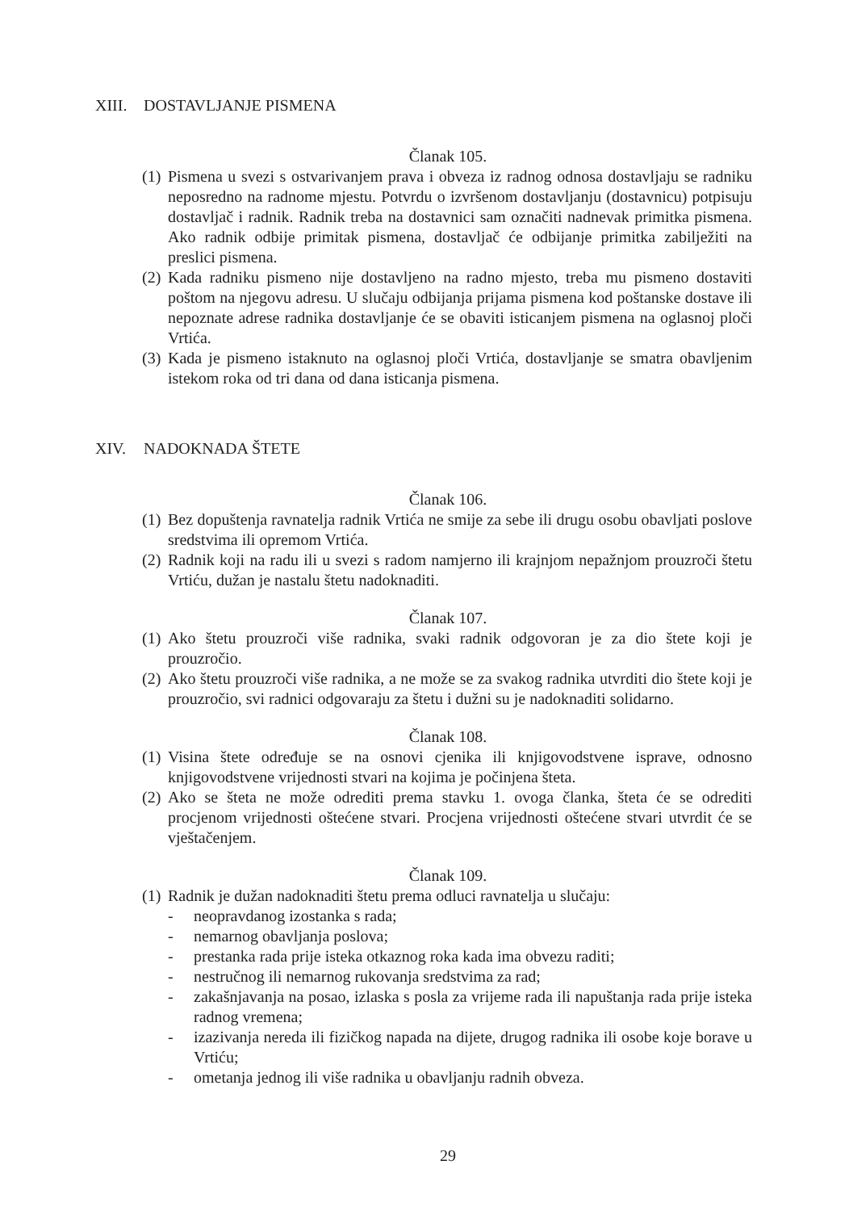XIII. DOSTAVLJANJE PISMENA
Članak 105.
(1)
Pismena u svezi s ostvarivanjem prava i obveza iz radnog odnosa dostavljaju se radniku neposredno na radnome mjestu. Potvrdu o izvršenom dostavljanju (dostavnicu) potpisuju dostavljač i radnik. Radnik treba na dostavnici sam označiti nadnevak primitka pismena. Ako radnik odbije primitak pismena, dostavljač će odbijanje primitka zabilježiti na preslici pismena.
(2)
Kada radniku pismeno nije dostavljeno na radno mjesto, treba mu pismeno dostaviti poštom na njegovu adresu. U slučaju odbijanja prijama pismena kod poštanske dostave ili nepoznate adrese radnika dostavljanje će se obaviti isticanjem pismena na oglasnoj ploči Vrtića.
(3)
Kada je pismeno istaknuto na oglasnoj ploči Vrtića, dostavljanje se smatra obavljenim istekom roka od tri dana od dana isticanja pismena.
XIV. NADOKNADA ŠTETE
Članak 106.
(1)
Bez dopuštenja ravnatelja radnik Vrtića ne smije za sebe ili drugu osobu obavljati poslove sredstvima ili opremom Vrtića.
(2)
Radnik koji na radu ili u svezi s radom namjerno ili krajnjom nepažnjom prouzroči štetu Vrtiću, dužan je nastalu štetu nadoknaditi.
Članak 107.
(1)
Ako štetu prouzroči više radnika, svaki radnik odgovoran je za dio štete koji je prouzročio.
(2)
Ako štetu prouzroči više radnika, a ne može se za svakog radnika utvrditi dio štete koji je prouzročio, svi radnici odgovaraju za štetu i dužni su je nadoknaditi solidarno.
Članak 108.
(1)
Visina štete određuje se na osnovi cjenika ili knjigovodstvene isprave, odnosno knjigovodstvene vrijednosti stvari na kojima je počinjena šteta.
(2)
Ako se šteta ne može odrediti prema stavku 1. ovoga članka, šteta će se odrediti procjenom vrijednosti oštećene stvari. Procjena vrijednosti oštećene stvari utvrdit će se vještačenjem.
Članak 109.
(1)
Radnik je dužan nadoknaditi štetu prema odluci ravnatelja u slučaju:
- neopravdanog izostanka s rada;
- nemarnog obavljanja poslova;
- prestanka rada prije isteka otkaznog roka kada ima obvezu raditi;
- nestručnog ili nemarnog rukovanja sredstvima za rad;
- zakašnjavanja na posao, izlaska s posla za vrijeme rada ili napuštanja rada prije isteka radnog vremena;
- izazivanja nereda ili fizičkog napada na dijete, drugog radnika ili osobe koje borave u Vrtiću;
- ometanja jednog ili više radnika u obavljanju radnih obveza.
29